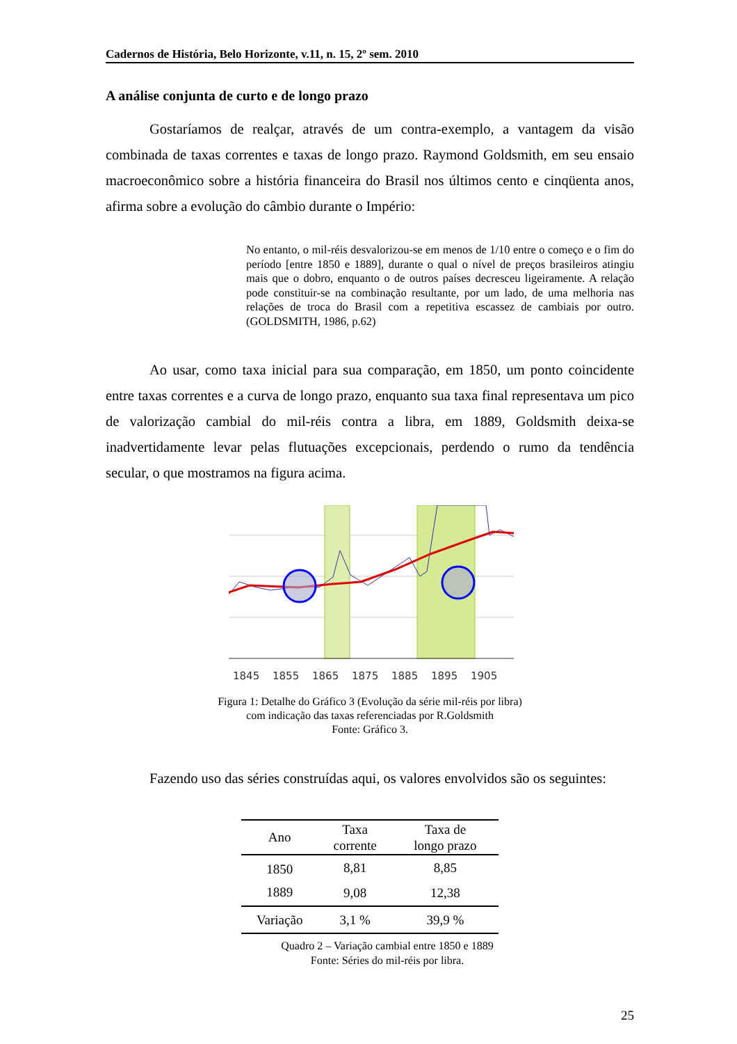Cadernos de História, Belo Horizonte, v.11, n. 15, 2º sem. 2010
A análise conjunta de curto e de longo prazo
Gostaríamos de realçar, através de um contra-exemplo, a vantagem da visão combinada de taxas correntes e taxas de longo prazo. Raymond Goldsmith, em seu ensaio macroeconômico sobre a história financeira do Brasil nos últimos cento e cinqüenta anos, afirma sobre a evolução do câmbio durante o Império:
No entanto, o mil-réis desvalorizou-se em menos de 1/10 entre o começo e o fim do período [entre 1850 e 1889], durante o qual o nível de preços brasileiros atingiu mais que o dobro, enquanto o de outros países decresceu ligeiramente. A relação pode constituir-se na combinação resultante, por um lado, de uma melhoria nas relações de troca do Brasil com a repetitiva escassez de cambiais por outro. (GOLDSMITH, 1986, p.62)
Ao usar, como taxa inicial para sua comparação, em 1850, um ponto coincidente entre taxas correntes e a curva de longo prazo, enquanto sua taxa final representava um pico de valorização cambial do mil-réis contra a libra, em 1889, Goldsmith deixa-se inadvertidamente levar pelas flutuações excepcionais, perdendo o rumo da tendência secular, o que mostramos na figura acima.
1845
1855
1865
1875
1885
1895
1905
Figura 1: Detalhe do Gráfico 3 (Evolução da série mil-réis por libra)
com indicação das taxas referenciadas por R.Goldsmith
Fonte: Gráfico 3.
Fazendo uso das séries construídas aqui, os valores envolvidos são os seguintes:
| Ano | Taxa corrente | Taxa de longo prazo |
| --- | --- | --- |
| 1850 | 8,81 | 8,85 |
| 1889 | 9,08 | 12,38 |
| Variação | 3,1 % | 39,9 % |
Quadro 2 – Variação cambial entre 1850 e 1889
Fonte: Séries do mil-réis por libra.
25